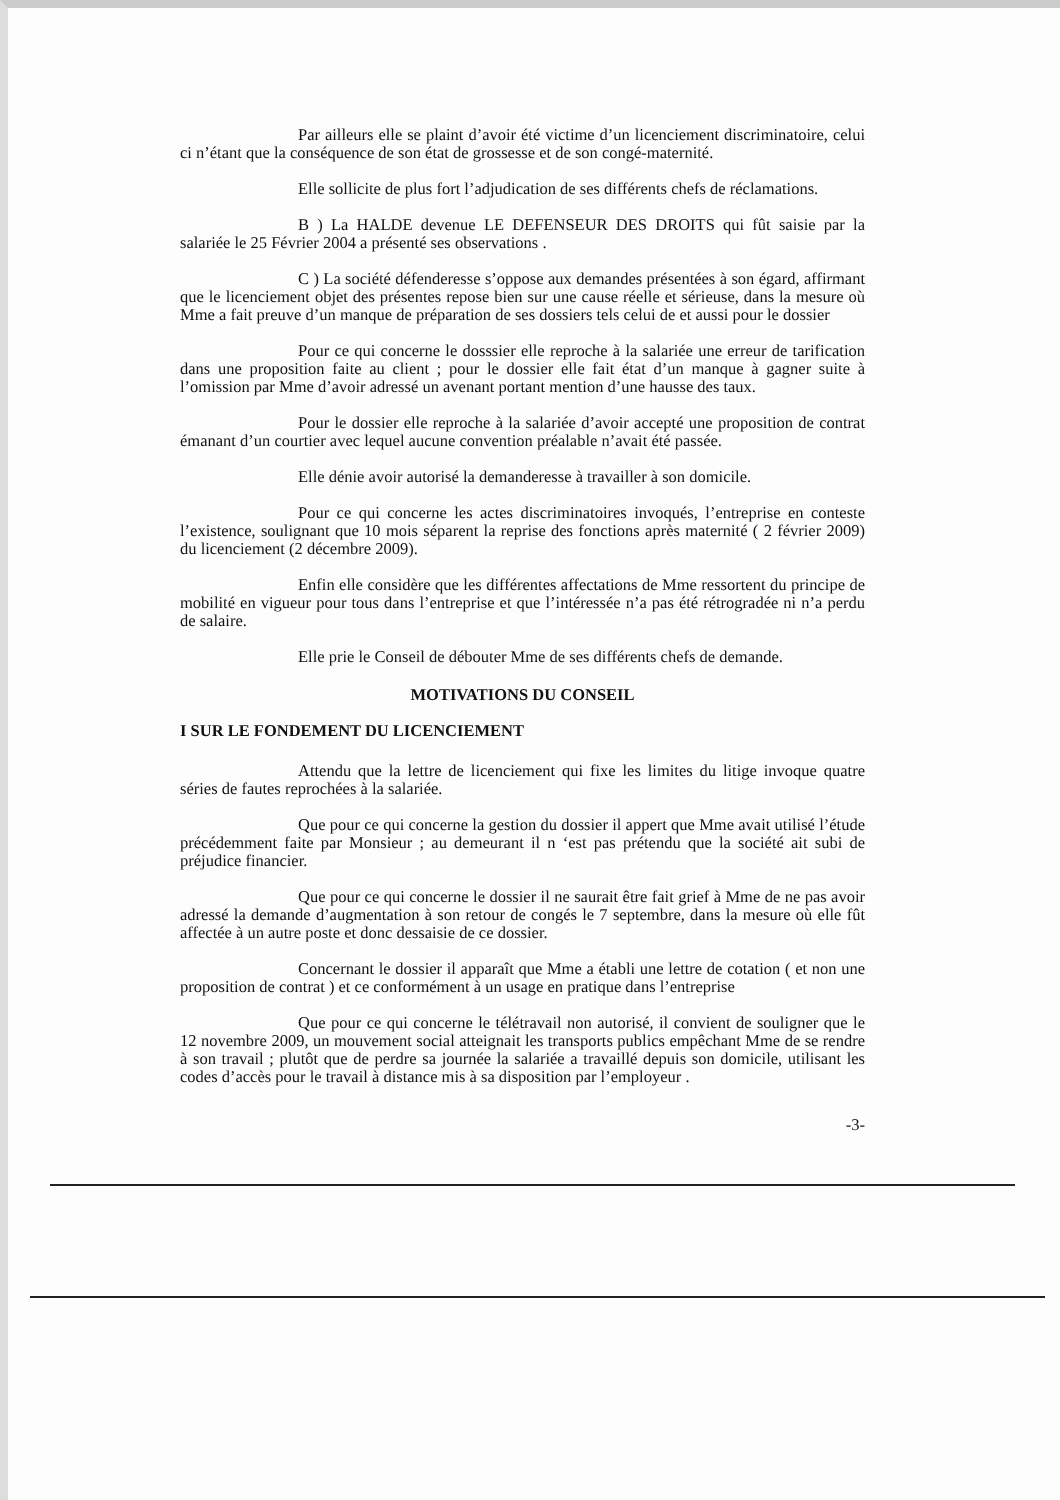Par ailleurs elle se plaint d’avoir été victime d’un licenciement discriminatoire, celui ci n’étant que la conséquence de son état de grossesse et de son congé-maternité.
Elle sollicite de plus fort l’adjudication de ses différents chefs de réclamations.
B ) La HALDE devenue LE DEFENSEUR DES DROITS qui fût saisie par la salariée le 25 Février 2004 a présenté ses observations .
C ) La société défenderesse s’oppose aux demandes présentées à son égard, affirmant que le licenciement objet des présentes repose bien sur une cause réelle et sérieuse, dans la mesure où Mme a fait preuve d’un manque de préparation de ses dossiers tels celui de et aussi pour le dossier
Pour ce qui concerne le dosssier elle reproche à la salariée une erreur de tarification dans une proposition faite au client ; pour le dossier elle fait état d’un manque à gagner suite à l’omission par Mme d’avoir adressé un avenant portant mention d’une hausse des taux.
Pour le dossier elle reproche à la salariée d’avoir accepté une proposition de contrat émanant d’un courtier avec lequel aucune convention préalable n’avait été passée.
Elle dénie avoir autorisé la demanderesse à travailler à son domicile.
Pour ce qui concerne les actes discriminatoires invoqués, l’entreprise en conteste l’existence, soulignant que 10 mois séparent la reprise des fonctions après maternité ( 2 février 2009) du licenciement (2 décembre 2009).
Enfin elle considère que les différentes affectations de Mme ressortent du principe de mobilité en vigueur pour tous dans l’entreprise et que l’intéressée n’a pas été rétrogradée ni n’a perdu de salaire.
Elle prie le Conseil de débouter Mme de ses différents chefs de demande.
MOTIVATIONS DU CONSEIL
I SUR LE FONDEMENT DU LICENCIEMENT
Attendu que la lettre de licenciement qui fixe les limites du litige invoque quatre séries de fautes reprochées à la salariée.
Que pour ce qui concerne la gestion du dossier il appert que Mme avait utilisé l’étude précédemment faite par Monsieur ; au demeurant il n ‘est pas prétendu que la société ait subi de préjudice financier.
Que pour ce qui concerne le dossier il ne saurait être fait grief à Mme de ne pas avoir adressé la demande d’augmentation à son retour de congés le 7 septembre, dans la mesure où elle fût affectée à un autre poste et donc dessaisie de ce dossier.
Concernant le dossier il apparaît que Mme a établi une lettre de cotation ( et non une proposition de contrat ) et ce conformément à un usage en pratique dans l’entreprise
Que pour ce qui concerne le télétravail non autorisé, il convient de souligner que le 12 novembre 2009, un mouvement social atteignait les transports publics empêchant Mme de se rendre à son travail ; plutôt que de perdre sa journée la salariée a travaillé depuis son domicile, utilisant les codes d’accès pour le travail à distance mis à sa disposition par l’employeur .
-3-